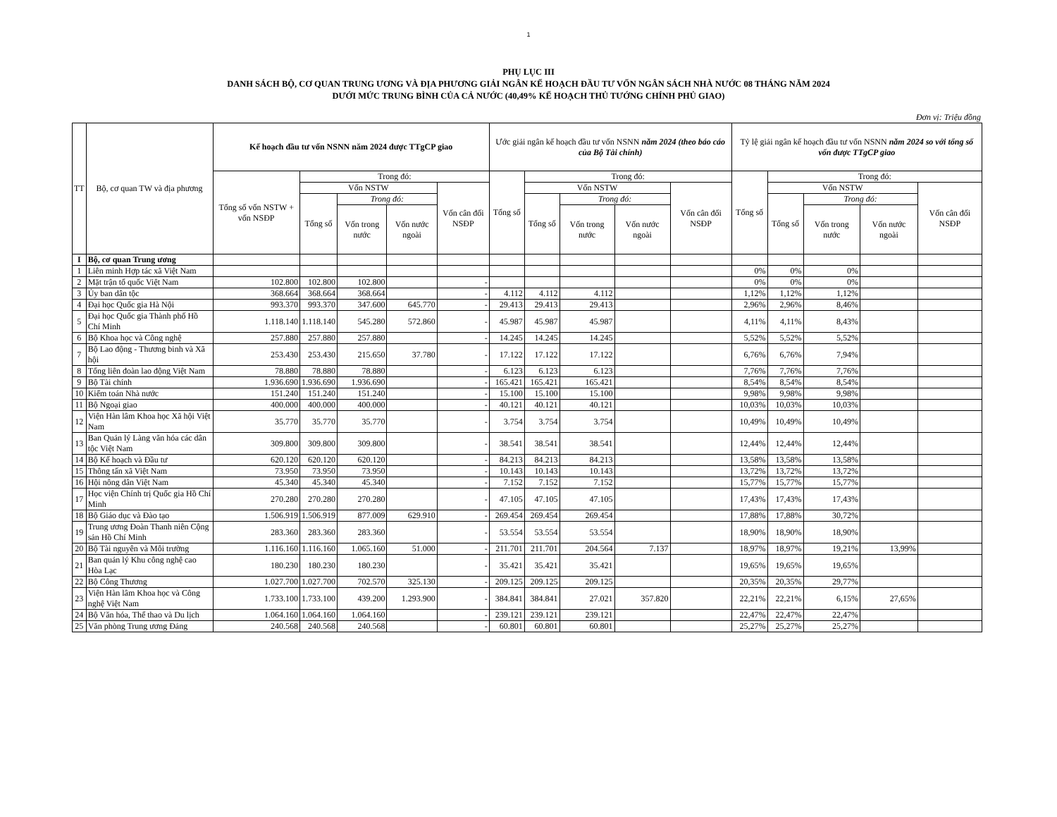1
PHỤ LỤC III
DANH SÁCH BỘ, CƠ QUAN TRUNG ƯƠNG VÀ ĐỊA PHƯƠNG GIẢI NGÂN KẾ HOẠCH ĐẦU TƯ VỐN NGÂN SÁCH NHÀ NƯỚC 08 THÁNG NĂM 2024
DƯỚI MỨC TRUNG BÌNH CỦA CẢ NƯỚC (40,49% KẾ HOẠCH THỦ TƯỚNG CHÍNH PHỦ GIAO)
Đơn vị: Triệu đồng
| TT | Bộ, cơ quan TW và địa phương | Kế hoạch đầu tư vốn NSNN năm 2024 được TTgCP giao | | | | | Ước giải ngân kế hoạch đầu tư vốn NSNN năm 2024 (theo báo cáo của Bộ Tài chính) | | | | | Tỷ lệ giải ngân kế hoạch đầu tư vốn NSNN năm 2024 so với tổng số vốn được TTgCP giao | | | | |
| --- | --- | --- | --- | --- | --- | --- | --- | --- | --- | --- | --- | --- | --- | --- | --- | --- |
| | | Tổng số vốn NSTW + vốn NSĐP | Trong đó: | | | | Tổng số | Trong đó: | | | | Tổng số | Trong đó: | | | |
| | | | Vốn NSTW | | | Vốn cân đối NSĐP | | Vốn NSTW | | | Vốn cân đối NSĐP | | Vốn NSTW | | | Vốn cân đối NSĐP |
| | | | Tổng số | Trong đó: | | | | Tổng số | Trong đó: | | | | Tổng số | Trong đó: | | |
| | | | | Vốn trong nước | Vốn nước ngoài | | | | Vốn trong nước | Vốn nước ngoài | | | | Vốn trong nước | Vốn nước ngoài | |
| I | Bộ, cơ quan Trung ương | | | | | | | | | | | | | | | |
| 1 | Liên minh Hợp tác xã Việt Nam | | | | | | | | | | | 0% | 0% | 0% | | |
| 2 | Mặt trận tổ quốc Việt Nam | 102.800 | 102.800 | 102.800 | | - | | | | | | 0% | 0% | 0% | | |
| 3 | Ủy ban dân tộc | 368.664 | 368.664 | 368.664 | | - | 4.112 | 4.112 | 4.112 | | | 1,12% | 1,12% | 1,12% | | |
| 4 | Đại học Quốc gia Hà Nội | 993.370 | 993.370 | 347.600 | 645.770 | - | 29.413 | 29.413 | 29.413 | | | 2,96% | 2,96% | 8,46% | | |
| 5 | Đại học Quốc gia Thành phố Hồ Chí Minh | 1.118.140 | 1.118.140 | 545.280 | 572.860 | - | 45.987 | 45.987 | 45.987 | | | 4,11% | 4,11% | 8,43% | | |
| 6 | Bộ Khoa học và Công nghệ | 257.880 | 257.880 | 257.880 | | - | 14.245 | 14.245 | 14.245 | | | 5,52% | 5,52% | 5,52% | | |
| 7 | Bộ Lao động - Thương binh và Xã hội | 253.430 | 253.430 | 215.650 | 37.780 | - | 17.122 | 17.122 | 17.122 | | | 6,76% | 6,76% | 7,94% | | |
| 8 | Tổng liên đoàn lao động Việt Nam | 78.880 | 78.880 | 78.880 | | - | 6.123 | 6.123 | 6.123 | | | 7,76% | 7,76% | 7,76% | | |
| 9 | Bộ Tài chính | 1.936.690 | 1.936.690 | 1.936.690 | | - | 165.421 | 165.421 | 165.421 | | | 8,54% | 8,54% | 8,54% | | |
| 10 | Kiểm toán Nhà nước | 151.240 | 151.240 | 151.240 | | - | 15.100 | 15.100 | 15.100 | | | 9,98% | 9,98% | 9,98% | | |
| 11 | Bộ Ngoại giao | 400.000 | 400.000 | 400.000 | | - | 40.121 | 40.121 | 40.121 | | | 10,03% | 10,03% | 10,03% | | |
| 12 | Viện Hàn lâm Khoa học Xã hội Việt Nam | 35.770 | 35.770 | 35.770 | | - | 3.754 | 3.754 | 3.754 | | | 10,49% | 10,49% | 10,49% | | |
| 13 | Ban Quản lý Làng văn hóa các dân tộc Việt Nam | 309.800 | 309.800 | 309.800 | | - | 38.541 | 38.541 | 38.541 | | | 12,44% | 12,44% | 12,44% | | |
| 14 | Bộ Kế hoạch và Đầu tư | 620.120 | 620.120 | 620.120 | | - | 84.213 | 84.213 | 84.213 | | | 13,58% | 13,58% | 13,58% | | |
| 15 | Thông tấn xã Việt Nam | 73.950 | 73.950 | 73.950 | | - | 10.143 | 10.143 | 10.143 | | | 13,72% | 13,72% | 13,72% | | |
| 16 | Hội nông dân Việt Nam | 45.340 | 45.340 | 45.340 | | - | 7.152 | 7.152 | 7.152 | | | 15,77% | 15,77% | 15,77% | | |
| 17 | Học viện Chính trị Quốc gia Hồ Chí Minh | 270.280 | 270.280 | 270.280 | | - | 47.105 | 47.105 | 47.105 | | | 17,43% | 17,43% | 17,43% | | |
| 18 | Bộ Giáo dục và Đào tạo | 1.506.919 | 1.506.919 | 877.009 | 629.910 | - | 269.454 | 269.454 | 269.454 | | | 17,88% | 17,88% | 30,72% | | |
| 19 | Trung ương Đoàn Thanh niên Cộng sản Hồ Chí Minh | 283.360 | 283.360 | 283.360 | | - | 53.554 | 53.554 | 53.554 | | | 18,90% | 18,90% | 18,90% | | |
| 20 | Bộ Tài nguyên và Môi trường | 1.116.160 | 1.116.160 | 1.065.160 | 51.000 | - | 211.701 | 211.701 | 204.564 | 7.137 | | 18,97% | 18,97% | 19,21% | 13,99% | |
| 21 | Ban quản lý Khu công nghệ cao Hòa Lạc | 180.230 | 180.230 | 180.230 | | - | 35.421 | 35.421 | 35.421 | | | 19,65% | 19,65% | 19,65% | | |
| 22 | Bộ Công Thương | 1.027.700 | 1.027.700 | 702.570 | 325.130 | - | 209.125 | 209.125 | 209.125 | | | 20,35% | 20,35% | 29,77% | | |
| 23 | Viện Hàn lâm Khoa học và Công nghệ Việt Nam | 1.733.100 | 1.733.100 | 439.200 | 1.293.900 | - | 384.841 | 384.841 | 27.021 | 357.820 | | 22,21% | 22,21% | 6,15% | 27,65% | |
| 24 | Bộ Văn hóa, Thể thao và Du lịch | 1.064.160 | 1.064.160 | 1.064.160 | | - | 239.121 | 239.121 | 239.121 | | | 22,47% | 22,47% | 22,47% | | |
| 25 | Văn phòng Trung ương Đảng | 240.568 | 240.568 | 240.568 | | - | 60.801 | 60.801 | 60.801 | | | 25,27% | 25,27% | 25,27% | | |